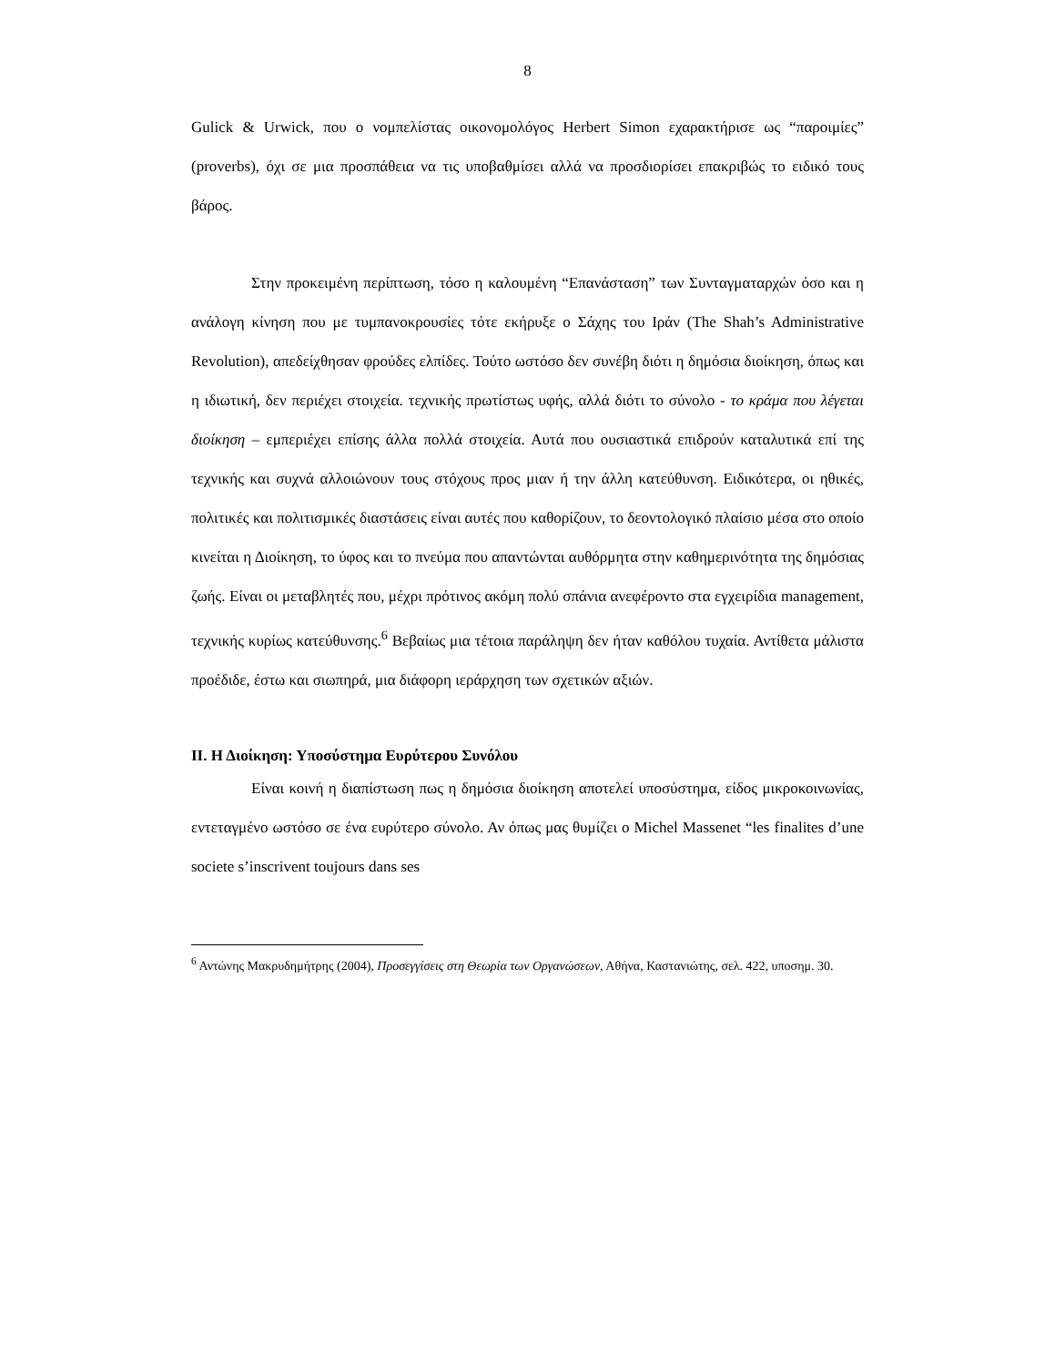8
Gulick & Urwick, που ο νομπελίστας οικονομολόγος Herbert Simon εχαρακτήρισε ως “παροιμίες” (proverbs), όχι σε μια προσπάθεια να τις υποβαθμίσει αλλά να προσδιορίσει επακριβώς το ειδικό τους βάρος.
Στην προκειμένη περίπτωση, τόσο η καλουμένη “Επανάσταση” των Συνταγματαρχών όσο και η ανάλογη κίνηση που με τυμπανοκρουσίες τότε εκήρυξε ο Σάχης του Ιράν (The Shah’s Administrative Revolution), απεδείχθησαν φρούδες ελπίδες. Τούτο ωστόσο δεν συνέβη διότι η δημόσια διοίκηση, όπως και η ιδιωτική, δεν περιέχει στοιχεία. τεχνικής πρωτίστως υφής, αλλά διότι το σύνολο - το κράμα που λέγεται διοίκηση – εμπεριέχει επίσης άλλα πολλά στοιχεία. Αυτά που ουσιαστικά επιδρούν καταλυτικά επί της τεχνικής και συχνά αλλοιώνουν τους στόχους προς μιαν ή την άλλη κατεύθυνση. Ειδικότερα, οι ηθικές, πολιτικές και πολιτισμικές διαστάσεις είναι αυτές που καθορίζουν, το δεοντολογικό πλαίσιο μέσα στο οποίο κινείται η Διοίκηση, το ύφος και το πνεύμα που απαντώνται αυθόρμητα στην καθημερινότητα της δημόσιας ζωής. Είναι οι μεταβλητές που, μέχρι πρότινος ακόμη πολύ σπάνια ανεφέροντο στα εγχειρίδια management, τεχνικής κυρίως κατεύθυνσης.<sup>6</sup> Βεβαίως μια τέτοια παράληψη δεν ήταν καθόλου τυχαία. Αντίθετα μάλιστα προέδιδε, έστω και σιωπηρά, μια διάφορη ιεράρχηση των σχετικών αξιών.
II. Η Διοίκηση: Υποσύστημα Ευρύτερου Συνόλου
Είναι κοινή η διαπίστωση πως η δημόσια διοίκηση αποτελεί υποσύστημα, είδος μικροκοινωνίας, εντεταγμένο ωστόσο σε ένα ευρύτερο σύνολο. Αν όπως μας θυμίζει ο Michel Massenet “les finalites d’une societe s’inscrivent toujours dans ses
<sup>6</sup> Αντώνης Μακρυδημήτρης (2004), Προσεγγίσεις στη Θεωρία των Οργανώσεων, Αθήνα, Καστανιώτης, σελ. 422, υποσημ. 30.